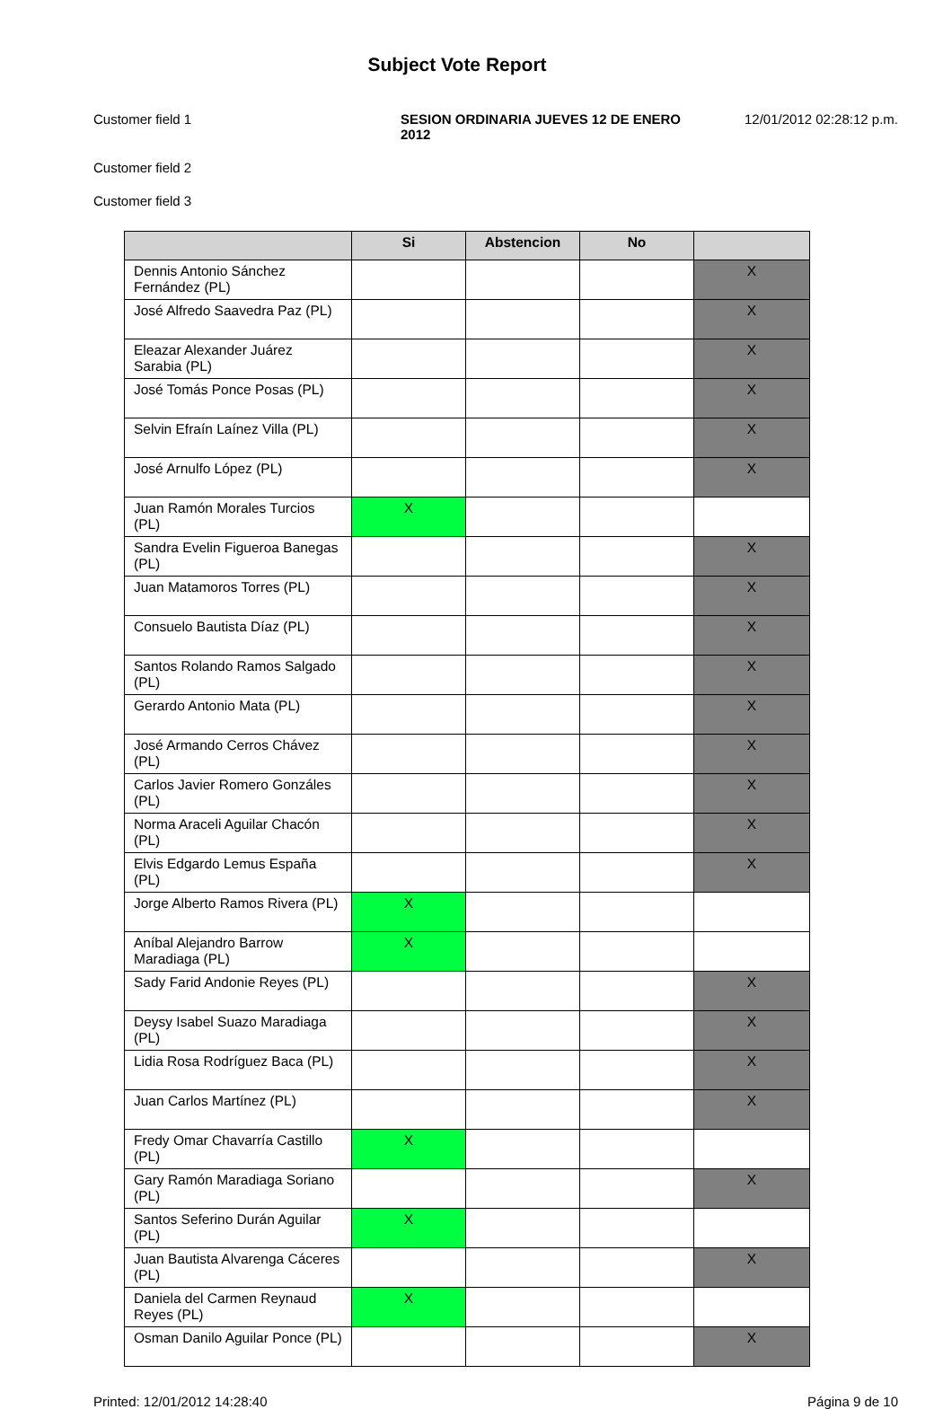Subject Vote Report
Customer field 1 SESION ORDINARIA JUEVES 12 DE ENERO 2012
12/01/2012 02:28:12 p.m.
Customer field 2
Customer field 3
| | Si | Abstencion | No | |
| --- | --- | --- | --- | --- |
| Dennis Antonio Sánchez Fernández (PL) | | | | X |
| José Alfredo Saavedra Paz (PL) | | | | X |
| Eleazar Alexander Juárez Sarabia (PL) | | | | X |
| José Tomás Ponce Posas (PL) | | | | X |
| Selvin Efraín Laínez Villa (PL) | | | | X |
| José Arnulfo López (PL) | | | | X |
| Juan Ramón Morales Turcios (PL) | X | | | |
| Sandra Evelin Figueroa Banegas (PL) | | | | X |
| Juan Matamoros Torres (PL) | | | | X |
| Consuelo Bautista Díaz (PL) | | | | X |
| Santos Rolando Ramos Salgado (PL) | | | | X |
| Gerardo Antonio Mata (PL) | | | | X |
| José Armando Cerros Chávez (PL) | | | | X |
| Carlos Javier Romero Gonzáles (PL) | | | | X |
| Norma Araceli Aguilar Chacón (PL) | | | | X |
| Elvis Edgardo Lemus España (PL) | | | | X |
| Jorge Alberto Ramos Rivera (PL) | X | | | |
| Aníbal Alejandro Barrow Maradiaga (PL) | X | | | |
| Sady Farid Andonie Reyes (PL) | | | | X |
| Deysy Isabel Suazo Maradiaga (PL) | | | | X |
| Lidia Rosa Rodríguez Baca (PL) | | | | X |
| Juan Carlos Martínez (PL) | | | | X |
| Fredy Omar Chavarría Castillo (PL) | X | | | |
| Gary Ramón Maradiaga Soriano (PL) | | | | X |
| Santos Seferino Durán Aguilar (PL) | X | | | |
| Juan Bautista Alvarenga Cáceres (PL) | | | | X |
| Daniela del Carmen Reynaud Reyes (PL) | X | | | |
| Osman Danilo Aguilar Ponce (PL) | | | | X |
Printed: 12/01/2012 14:28:40 Página 9 de 10